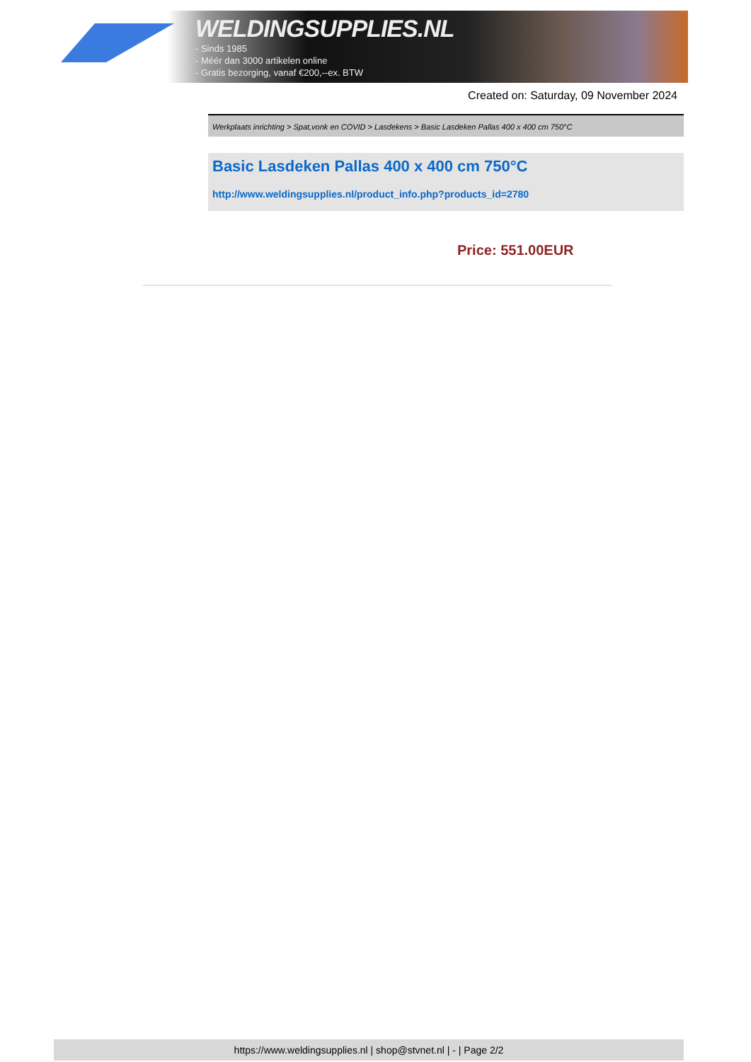WELDINGSUPPLIES.NL
- Sinds 1985
- Méér dan 3000 artikelen online
- Gratis bezorging, vanaf €200,--ex. BTW
Created on: Saturday, 09 November 2024
Werkplaats inrichting > Spat,vonk en COVID > Lasdekens > Basic Lasdeken Pallas 400 x 400 cm 750°C
Basic Lasdeken Pallas 400 x 400 cm 750°C
http://www.weldingsupplies.nl/product_info.php?products_id=2780
Price: 551.00EUR
https://www.weldingsupplies.nl | shop@stvnet.nl | - | Page 2/2